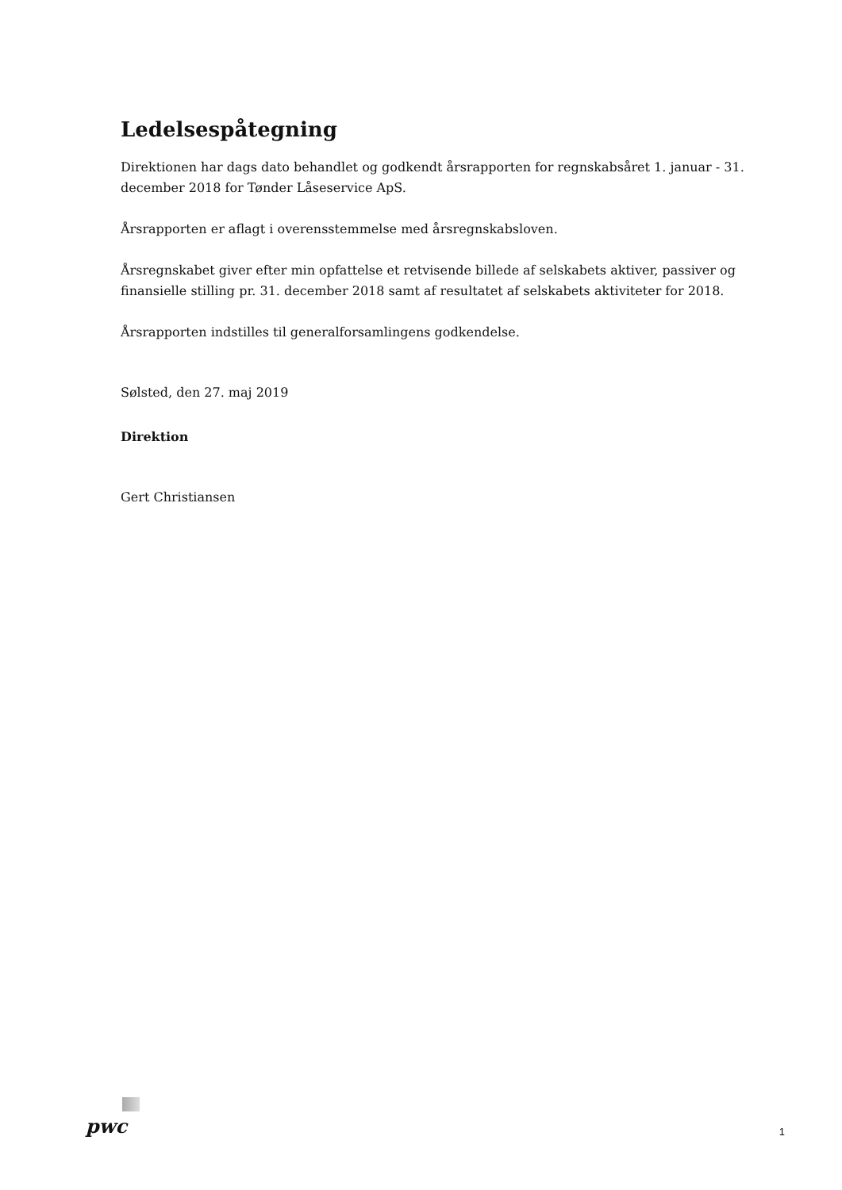Ledelsespåtegning
Direktionen har dags dato behandlet og godkendt årsrapporten for regnskabsåret 1. januar - 31. december 2018 for Tønder Låseservice ApS.
Årsrapporten er aflagt i overensstemmelse med årsregnskabsloven.
Årsregnskabet giver efter min opfattelse et retvisende billede af selskabets aktiver, passiver og finansielle stilling pr. 31. december 2018 samt af resultatet af selskabets aktiviteter for 2018.
Årsrapporten indstilles til generalforsamlingens godkendelse.
Sølsted, den 27. maj 2019
Direktion
Gert Christiansen
pwc 1